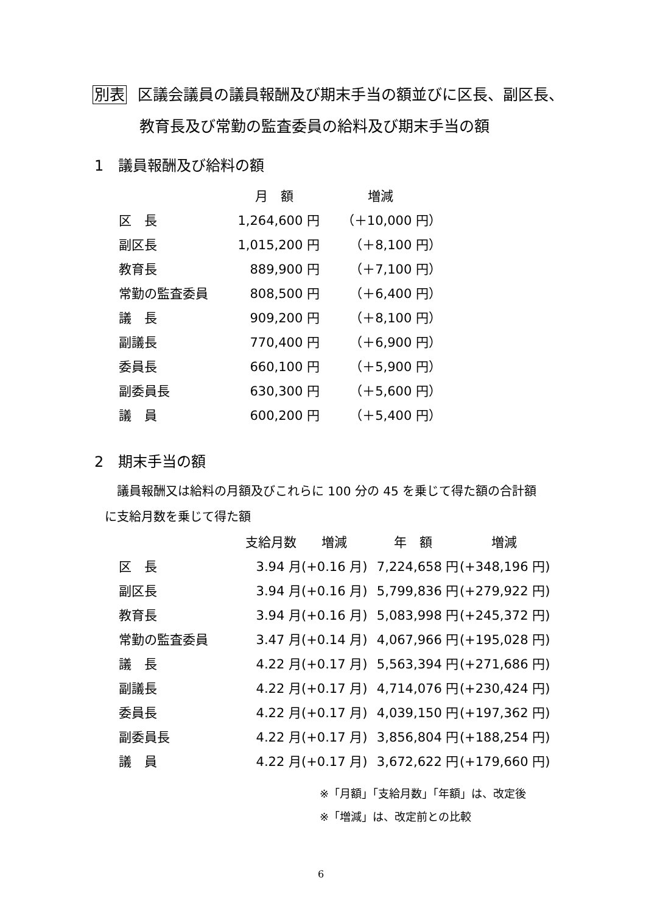別表 区議会議員の議員報酬及び期末手当の額並びに区長、副区長、
教育長及び常勤の監査委員の給料及び期末手当の額
1　議員報酬及び給料の額
| | 月 額 | 増減 |
| --- | --- | --- |
| 区 長 | 1,264,600 円 | （＋10,000 円） |
| 副区長 | 1,015,200 円 | （＋8,100 円） |
| 教育長 | 889,900 円 | （＋7,100 円） |
| 常勤の監査委員 | 808,500 円 | （＋6,400 円） |
| 議 長 | 909,200 円 | （＋8,100 円） |
| 副議長 | 770,400 円 | （＋6,900 円） |
| 委員長 | 660,100 円 | （＋5,900 円） |
| 副委員長 | 630,300 円 | （＋5,600 円） |
| 議 員 | 600,200 円 | （＋5,400 円） |
2　期末手当の額
議員報酬又は給料の月額及びこれらに 100 分の 45 を乗じて得た額の合計額
に支給月数を乗じて得た額
| | 支給月数 | 増減 | 年 額 | 増減 |
| --- | --- | --- | --- | --- |
| 区 長 | 3.94 月 | (+0.16 月) | 7,224,658 円 | (+348,196 円) |
| 副区長 | 3.94 月 | (+0.16 月) | 5,799,836 円 | (+279,922 円) |
| 教育長 | 3.94 月 | (+0.16 月) | 5,083,998 円 | (+245,372 円) |
| 常勤の監査委員 | 3.47 月 | (+0.14 月) | 4,067,966 円 | (+195,028 円) |
| 議 長 | 4.22 月 | (+0.17 月) | 5,563,394 円 | (+271,686 円) |
| 副議長 | 4.22 月 | (+0.17 月) | 4,714,076 円 | (+230,424 円) |
| 委員長 | 4.22 月 | (+0.17 月) | 4,039,150 円 | (+197,362 円) |
| 副委員長 | 4.22 月 | (+0.17 月) | 3,856,804 円 | (+188,254 円) |
| 議 員 | 4.22 月 | (+0.17 月) | 3,672,622 円 | (+179,660 円) |
※「月額」「支給月数」「年額」は、改定後
※「増減」は、改定前との比較
6